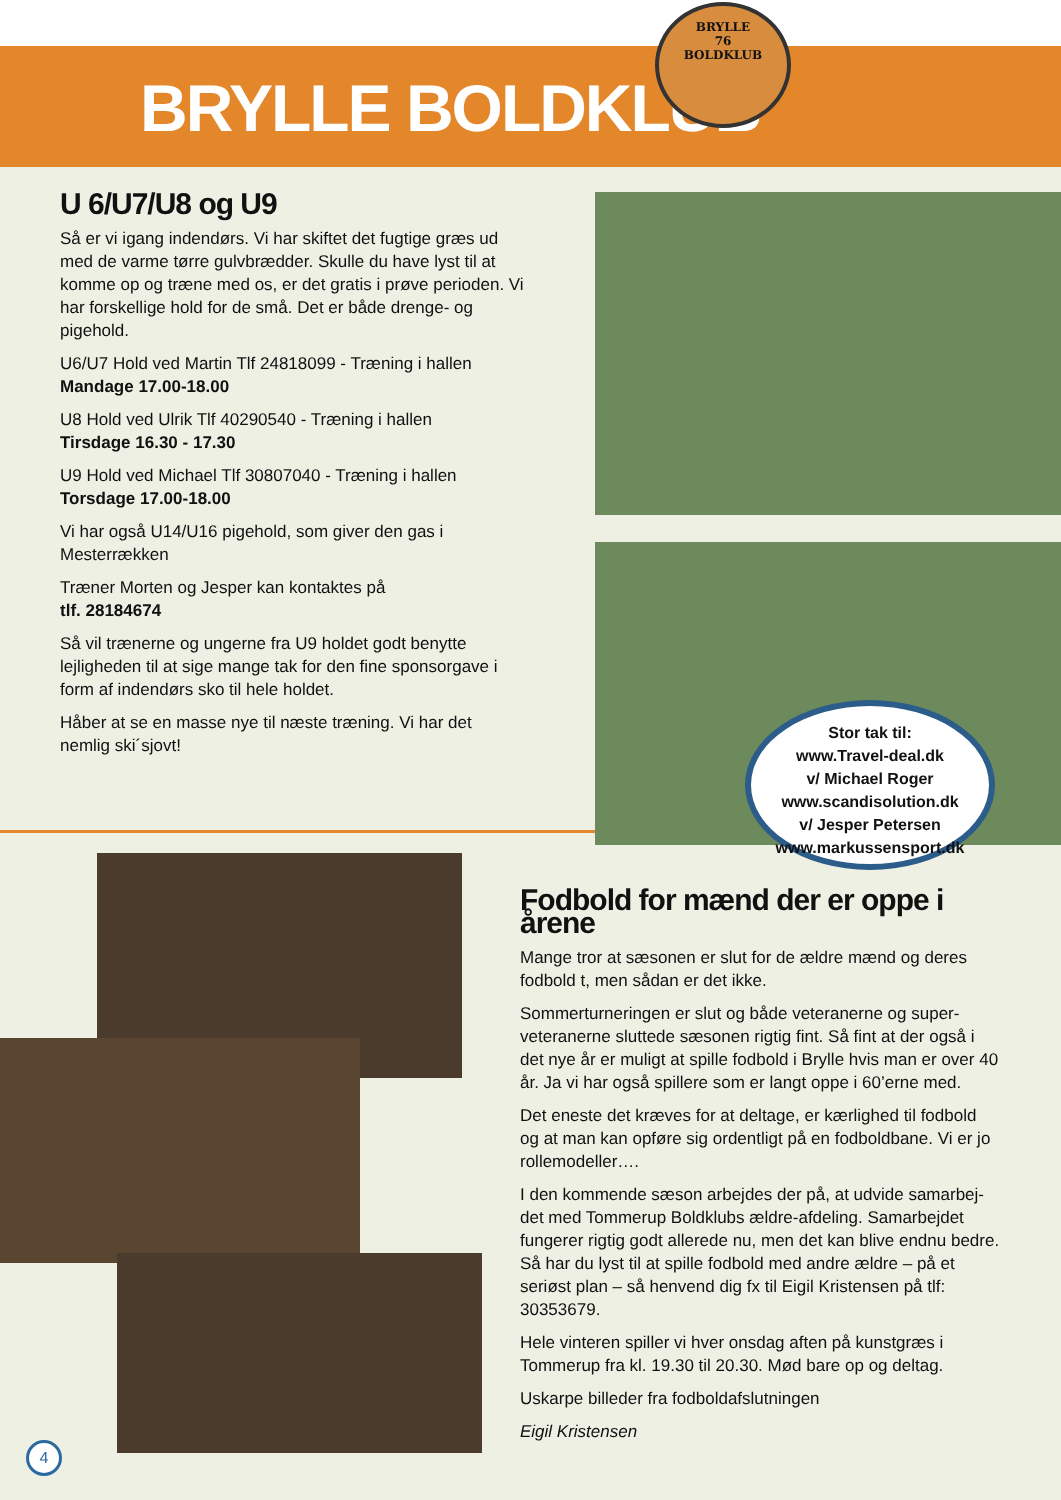BRYLLE BOLDKLUB
BRYLLE
76
BOLDKLUB
U 6/U7/U8 og U9
Så er vi igang indendørs. Vi har skiftet det fugtige græs ud med de varme tørre gulvbrædder. Skulle du have lyst til at komme op og træne med os, er det gratis i prøve perioden. Vi har forskellige hold for de små. Det er både drenge- og pigehold.
U6/U7 Hold ved Martin Tlf 24818099 - Træning i hallen
Mandage 17.00-18.00
U8 Hold ved Ulrik Tlf 40290540 - Træning i hallen
Tirsdage 16.30 - 17.30
U9 Hold ved Michael Tlf 30807040 - Træning i hallen
Torsdage 17.00-18.00
Vi har også U14/U16 pigehold, som giver den gas i Mesterrækken
Træner Morten og Jesper kan kontaktes på
tlf. 28184674
Så vil trænerne og ungerne fra U9 holdet godt benytte lejligheden til at sige mange tak for den fine sponsorgave i form af indendørs sko til hele holdet.
Håber at se en masse nye til næste træning. Vi har det nemlig ski´sjovt!
Stor tak til:
www.Travel-deal.dk
v/ Michael Roger
www.scandisolution.dk
v/ Jesper Petersen
www.markussensport.dk
Fodbold for mænd der er oppe i årene
Mange tror at sæsonen er slut for de ældre mænd og deres fodbold t, men sådan er det ikke.
Sommerturneringen er slut og både veteranerne og super-veteranerne sluttede sæsonen rigtig fint. Så fint at der også i det nye år er muligt at spille fodbold i Brylle hvis man er over 40 år. Ja vi har også spillere som er langt oppe i 60’erne med.
Det eneste det kræves for at deltage, er kærlighed til fodbold og at man kan opføre sig ordentligt på en fodboldbane. Vi er jo rollemodeller….
I den kommende sæson arbejdes der på, at udvide samarbej-det med Tommerup Boldklubs ældre-afdeling. Samarbejdet fungerer rigtig godt allerede nu, men det kan blive endnu bedre. Så har du lyst til at spille fodbold med andre ældre – på et seriøst plan – så henvend dig fx til Eigil Kristensen på tlf: 30353679.
Hele vinteren spiller vi hver onsdag aften på kunstgræs i Tommerup fra kl. 19.30 til 20.30. Mød bare op og deltag.
Uskarpe billeder fra fodboldafslutningen
Eigil Kristensen
4